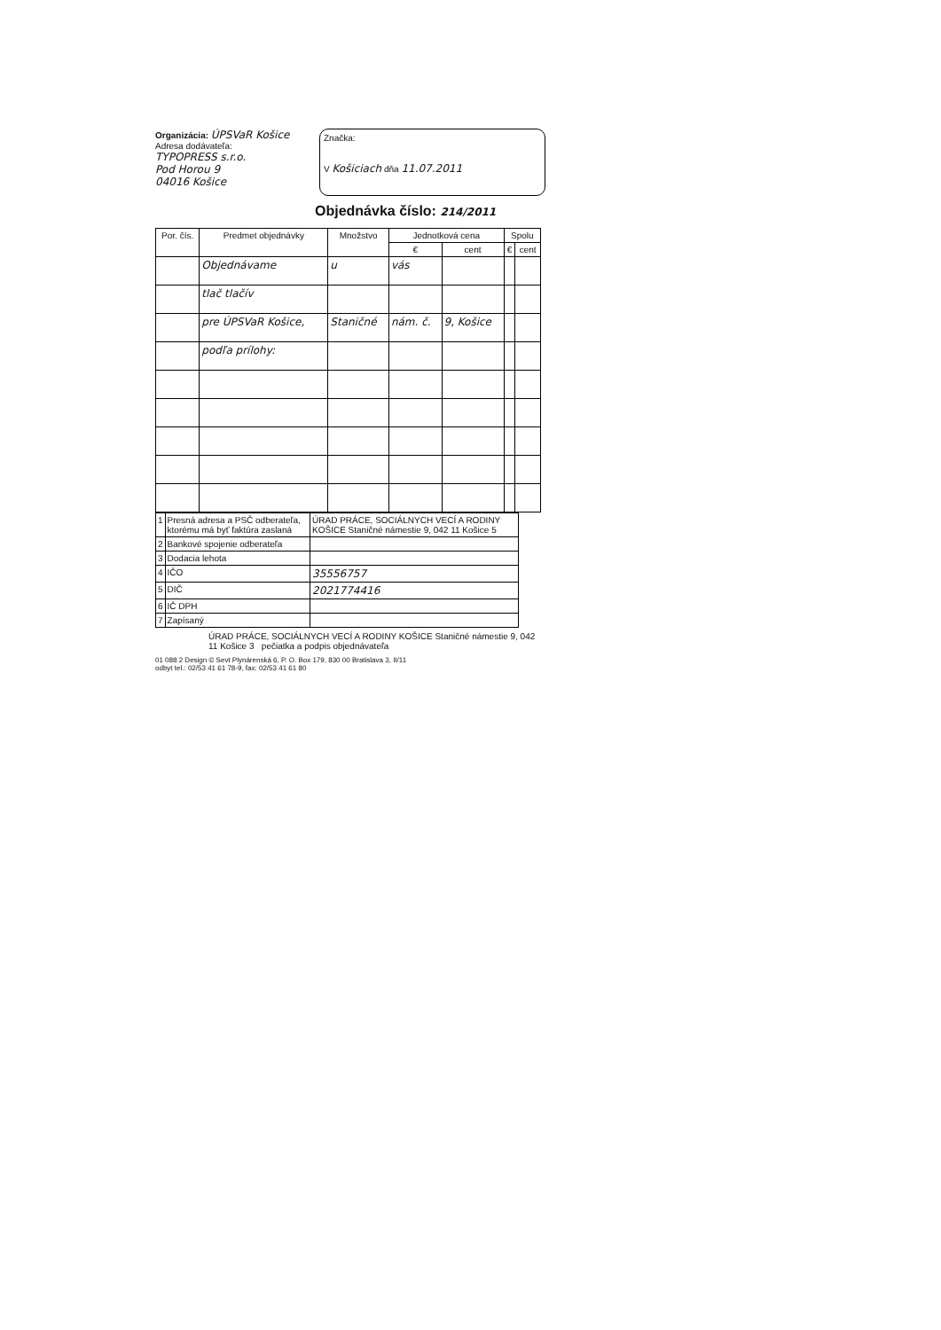Organizácia: ÚPSVaR Košice
Adresa dodávateľa:
TYPOPRESS s.r.o.
Pod Horou 9
04016 Košice
Značka:
V Košiciach dňa 11.07.2011
Objednávka číslo: 214/2011
| Por. čís. | Predmet objednávky | Množstvo | Jednotková cena | | Spolu | |
| --- | --- | --- | --- | --- | --- | --- |
| | | | € | cent | € | cent |
| | Objednávame | u | vás | | | |
| | tlač tlačív | | | | | |
| | pre ÚPSVaR Košice, | Staničné | nám. č. | 9, Košice | | |
| | podľa prílohy: | | | | | |
| 1 | Presná adresa a PSČ odberateľa, ktorému má byť faktúra zaslaná | ÚRAD PRÁCE, SOCIÁLNYCH VECÍ A RODINY KOŠICE Staničné námestie 9, 042 11 Košice 5 |
| 2 | Bankové spojenie odberateľa | |
| 3 | Dodacia lehota | |
| 4 | IČO | 35556757 |
| 5 | DIČ | 2021774416 |
| 6 | IČ DPH | |
| 7 | Zapísaný | |
ÚRAD PRÁCE, SOCIÁLNYCH VECÍ A RODINY KOŠICE Staničné námestie 9, 042 11 Košice 3 pečiatka a podpis objednávateľa
01 088 2 Design © Sevt Plynárenská 6, P. O. Box 179, 830 00 Bratislava 3, II/11
odbyt tel.: 02/53 41 61 78-9, fax: 02/53 41 61 80